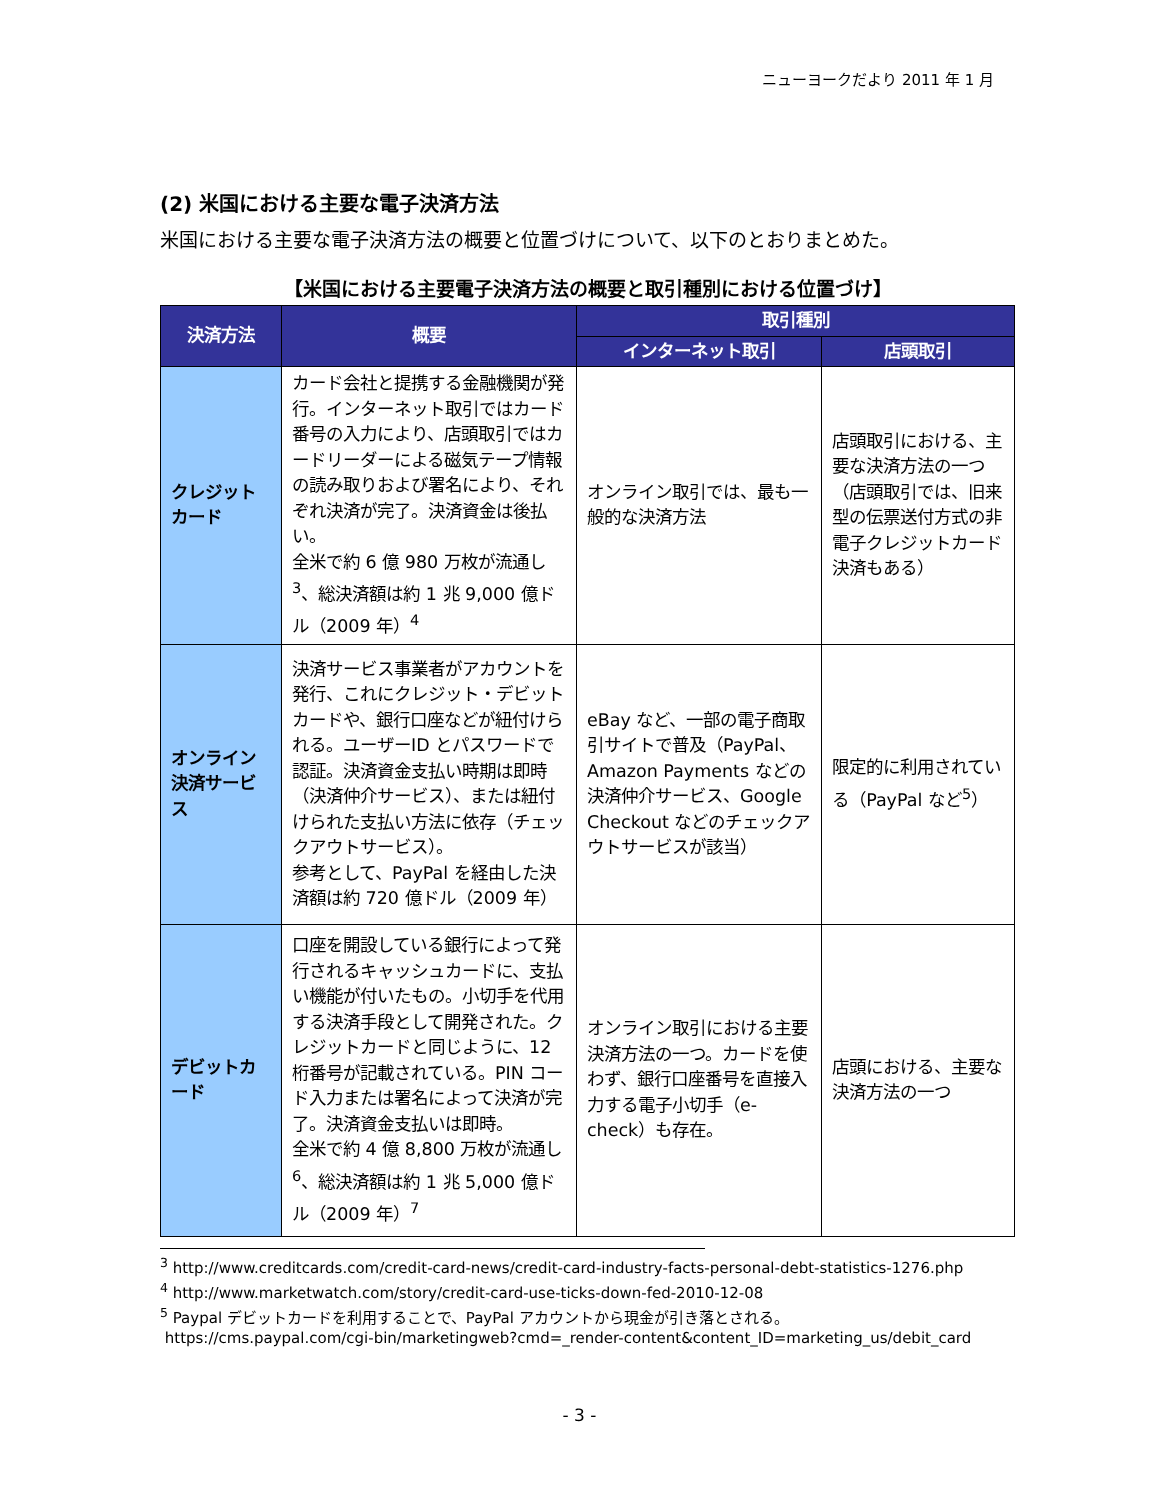ニューヨークだより 2011 年 1 月
(2) 米国における主要な電子決済方法
米国における主要な電子決済方法の概要と位置づけについて、以下のとおりまとめた。
【米国における主要電子決済方法の概要と取引種別における位置づけ】
| 決済方法 | 概要 | 取引種別 | |
| --- | --- | --- | --- |
| | | インターネット取引 | 店頭取引 |
| クレジットカード | カード会社と提携する金融機関が発行。インターネット取引ではカード番号の入力により、店頭取引ではカードリーダーによる磁気テープ情報の読み取りおよび署名により、それぞれ決済が完了。決済資金は後払い。 全米で約 6 億 980 万枚が流通し<sup>3</sup>、総決済額は約 1 兆 9,000 億ドル（2009 年）<sup>4</sup> | オンライン取引では、最も一般的な決済方法 | 店頭取引における、主要な決済方法の一つ（店頭取引では、旧来型の伝票送付方式の非電子クレジットカード決済もある） |
| オンライン決済サービス | 決済サービス事業者がアカウントを発行、これにクレジット・デビットカードや、銀行口座などが紐付けられる。ユーザーID とパスワードで認証。決済資金支払い時期は即時（決済仲介サービス）、または紐付けられた支払い方法に依存（チェックアウトサービス）。 参考として、PayPal を経由した決済額は約 720 億ドル（2009 年） | eBay など、一部の電子商取引サイトで普及（PayPal、Amazon Payments などの決済仲介サービス、Google Checkout などのチェックアウトサービスが該当） | 限定的に利用されている（PayPal など<sup>5</sup>） |
| デビットカード | 口座を開設している銀行によって発行されるキャッシュカードに、支払い機能が付いたもの。小切手を代用する決済手段として開発された。クレジットカードと同じように、12 桁番号が記載されている。PIN コード入力または署名によって決済が完了。決済資金支払いは即時。 全米で約 4 億 8,800 万枚が流通し<sup>6</sup>、総決済額は約 1 兆 5,000 億ドル（2009 年）<sup>7</sup> | オンライン取引における主要決済方法の一つ。カードを使わず、銀行口座番号を直接入力する電子小切手（e-check）も存在。 | 店頭における、主要な決済方法の一つ |
<sup>3</sup> http://www.creditcards.com/credit-card-news/credit-card-industry-facts-personal-debt-statistics-1276.php
<sup>4</sup> http://www.marketwatch.com/story/credit-card-use-ticks-down-fed-2010-12-08
<sup>5</sup> Paypal デビットカードを利用することで、PayPal アカウントから現金が引き落とされる。
https://cms.paypal.com/cgi-bin/marketingweb?cmd=_render-content&content_ID=marketing_us/debit_card
- 3 -